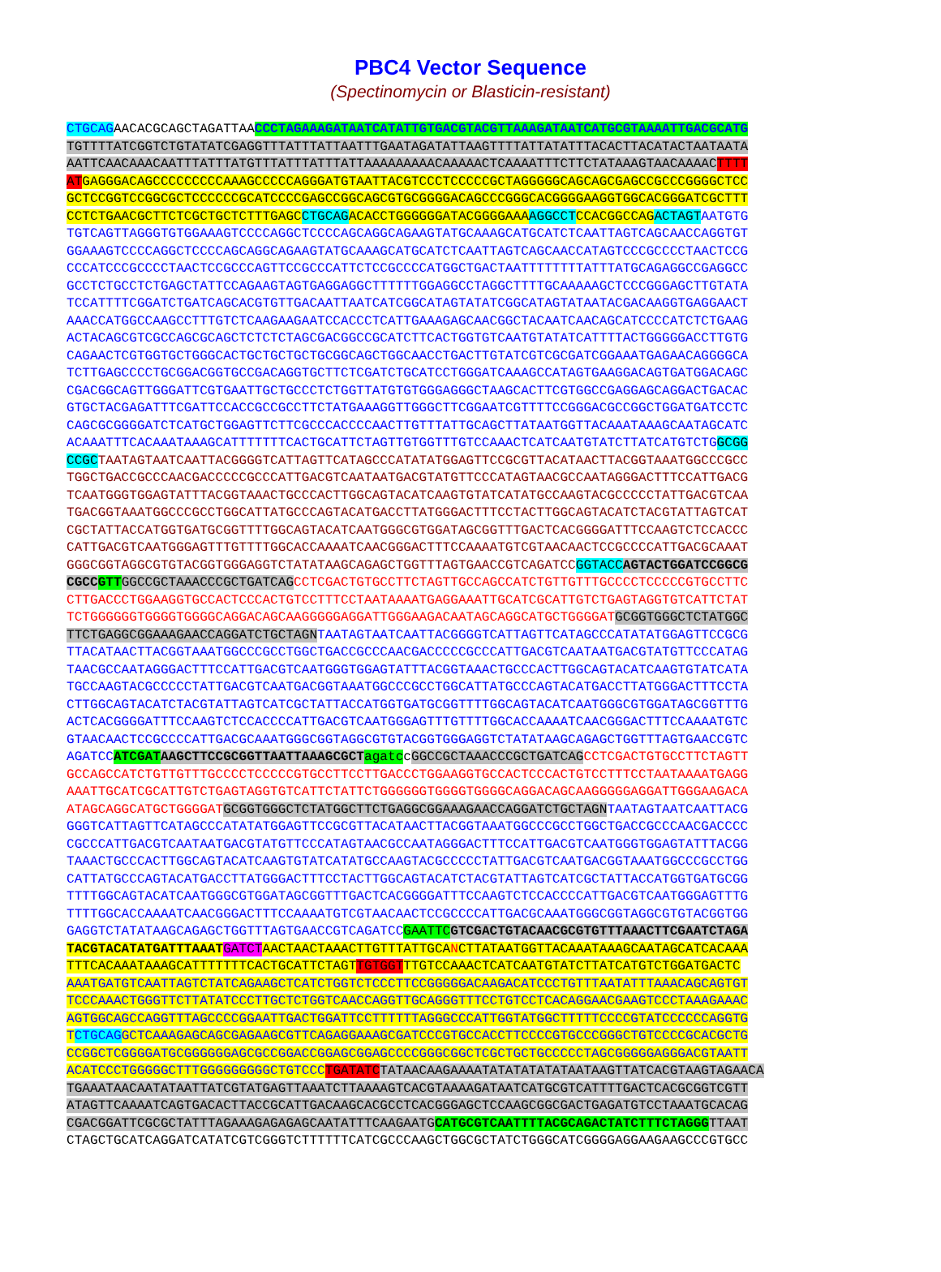PBC4 Vector Sequence
(Spectinomycin or Blasticin-resistant)
CTGCAGAACACGCAGCTAGATTAACCCTAGAAAGATAATCATATTGTGACGTACGTTAAAGATAATCATGCGTAAAATTGACGCATG TGTTTTATCGGTCTGTATATCGAGGTTTATTTATTAATTTGAATAGATATTAAGTTTTATTATATTTACACTTACATACTAATAATA AATTCAACAAACAATTTATTTATGTTTATTTATTTATTAAAAAAAAACAAAAACTCAAAATTTCTTCTATAAAGTAACAAAAC TTTT ATGAGGGACAGCCCCCCCCCAAAGCCCCCAGGGATGTAATTACGTCCCTCCCCCGCTAGGGGGCAGCAGCGAGCCGCCCGGGGCTCC GCTCCGGTCCGGCGCTCCCCCCGCATCCCCGAGCCGGCAGCGTGCGGGGACAGCCCGGGCACGGGGAAGGTGGCACGGGATCGCTTT CCTCTGAACGCTTCTCGCTGCTCTTTGAGC CTGCAG ACACCTGGGGGGATACGGGGAAA AGGCCT CCACGGCCAG ACTAGT AATGTG TGTCAGTTAGGGTGTGGAAAGTCCCCAGGCTCCCCAGCAGGCAGAAGTATGCAAAGCATGCATCTCAATTAGTCAGCAACCAGGTGT GGAAAGTCCCCAGGCTCCCCAGCAGGCAGAAGTATGCAAAGCATGCATCTCAATTAGTCAGCAACCATAGTCCCGCCCCTAACTCCG CCCATCCCGCCCCTAACTCCGCCCAGTTCCGCCCATTCTCCGCCCCATGGCTGACTAATTTTTTTTATTTATGCAGAGGCCGAGGCC GCCTCTGCCTCTGAGCTATTCCAGAAGTAGTGAGGAGGCTTTTTTGGAGGCCTAGGCTTTTGCAAAAAGCTCCCGGGAGCTTGTATA TCCATTTTCGGATCTGATCAGCACGTGTTGACAATTAATCATCGGCATAGTATATCGGCATAGTATAATACGACAAGGTGAGGAACT AAACCATGGCCAAGCCTTTGTCTCAAGAAGAATCCACCCTCATTGAAAGAGCAACGGCTACAATCAACAGCATCCCCATCTCTGAAG ACTACAGCGTCGCCAGCGCAGCTCTCTCTAGCGACGGCCGCATCTTCACTGGTGTCAATGTATATCATTTTACTGGGGGACCTTGTG CAGAACTCGTGGTGCTGGGCACTGCTGCTGCTGCGGCAGCTGGCAACCTGACTTGTATCGTCGCGATCGGAAATGAGAACAGGGGCA TCTTGAGCCCCTGCGGACGGTGCCGACAGGTGCTTCTCGATCTGCATCCTGGGATCAAAGCCATAGTGAAGGACAGTGATGGACAGC CGACGGCAGTTGGGATTCGTGAATTGCTGCCCTCTGGTTATGTGTGGGAGGGCTAAGCACTTCGTGGCCGAGGAGCAGGACTGACAC GTGCTACGAGATTTCGATTCCACCGCCGCCTTCTATGAAAGGTTGGGCTTCGGAATCGTTTTCCGGGACGCCGGCTGGATGATCCTC CAGCGCGGGGATCTCATGCTGGAGTTCTTCGCCCACCCCAACTTGTTTATTGCAGCTTATAATGGTTACAAATAAAGCAATAGCATC ACAAATTTCACAAATAAAGCATTTTTTTCACTGCATTCTAGTTGTGGTTTGTCCAAACTCATCAATGTATCTTATCATGTCTG GCGG CCGC TAATAGTAATCAATTACGGGGTCATTAGTTCATAGCCCATATATGGAGTTCCGCGTTACATAACTTACGGTAAATGGCCCGCC TGGCTGACCGCCCAACGACCCCCGCCCATTGACGTCAATAATGACGTATGTTCCCATAGTAACGCCAATAGGGACTTTCCATTGACG TCAATGGGTGGAGTATTTACGGTAAACTGCCCACTTGGCAGTACATCAAGTGTATCATATGCCAAGTACGCCCCCTATTGACGTCAA TGACGGTAAATGGCCCGCCTGGCATTATGCCCAGTACATGACCTTATGGGACTTTCCTACTTGGCAGTACATCTACGTATTAGTCAT CGCTATTACCATGGTGATGCGGTTTTGGCAGTACATCAATGGGCGTGGATAGCGGTTTGACTCACGGGGATTTCCAAGTCTCCACCC CATTGACGTCAATGGGAGTTTGTTTTGGCACCAAAATCAACGGGACTTTCCAAAATGTCGTAACAACTCCGCCCCATTGACGCAAAT GGGCGGTAGGCGTGTACGGTGGGAGGTCTATATAAGCAGAGCTGGTTTAGTGAACCGTCAGATCC GGTACC AGTACTGGATCCGGCG CGCC GTTGGCCGCTAAACCCGCTGATCAG CCTCGACTGTGCCTTCTAGTTGCCAGCCATCTGTTGTTTGCCCCTCCCCCGTGCCTTC CTTGACCCTGGAAGGTGCCACTCCCACTGTCCTTTCCTAATAAAATGAGGAAATTGCATCGCATTGTCTGAGTAGGTGTCATTCTAT TCTGGGGGGTGGGGTGGGGCAGGACAGCAAGGGGGAGGATTGGGAAGACAATAGCAGGCATGCTGGGGAT GCGGTGGGCTCTATGGC TTCTGAGGCGGAAAGAACCAGGATCTGCTAGN TAATAGTAATCAATTACGGGGTCATTAGTTCATAGCCCATATATGGAGTTCCGCG TTACATAACTTACGGTAAATGGCCCGCCTGGCTGACCGCCCAACGACCCCCGCCCATTGACGTCAATAATGACGTATGTTCCCATAG TAACGCCAATAGGGACTTTCCATTGACGTCAATGGGTGGAGTATTTACGGTAAACTGCCCACTTGGCAGTACATCAAGTGTATCATA TGCCAAGTACGCCCCCTATTGACGTCAATGACGGTAAATGGCCCGCCTGGCATTATGCCCAGTACATGACCTTATGGGACTTTCCTA CTTGGCAGTACATCTACGTATTAGTCATCGCTATTACCATGGTGATGCGGTTTTGGCAGTACATCAATGGGCGTGGATAGCGGTTTG ACTCACGGGGATTTCCAAGTCTCCACCCCATTGACGTCAATGGGAGTTTGTTTTGGCACCAAAATCAACGGGACTTTCCAAAATGTC GTAACAACTCCGCCCCATTGACGCAAATGGGCGGTAGGCGTGTACGGTGGGAGGTCTATATAAGCAGAGCTGGTTTAGTGAACCGTC AGATCC ATCGAT AAGCTTCCGCGGTTAATTAAAGCGCT agatccGGCCGCTAAACCCGCTGATCAG CCTCGACTGTGCCTTCTAGTT GCCAGCCATCTGTTGTTTGCCCCTCCCCCGTGCCTTCCTTGACCCTGGAAGGTGCCACTCCCACTGTCCTTTCCTAATAAAATGAGG AAATTGCATCGCATTGTCTGAGTAGGTGTCATTCTATTCTGGGGGGTGGGGTGGGGCAGGACAGCAAGGGGGAGGATTGGGAAGACA ATAGCAGGCATGCTGGGGAT GCGGTGGGCTCTATGGCTTCTGAGGCGGAAAGAACCAGGATCTGCTAGN TAATAGTAATCAATTACG GGGTCATTAGTTCATAGCCCATATATGGAGTTCCGCGTTACATAACTTACGGTAAATGGCCCGCCTGGCTGACCGCCCAACGACCCC CGCCCATTGACGTCAATAATGACGTATGTTCCCATAGTAACGCCAATAGGGACTTTCCATTGACGTCAATGGGTGGAGTATTTACGG TAAACTGCCCACTTGGCAGTACATCAAGTGTATCATATGCCAAGTACGCCCCCTATTGACGTCAATGACGGTAAATGGCCCGCCTGG CATTATGCCCAGTACATGACCTTATGGGACTTTCCTACTTGGCAGTACATCTACGTATTAGTCATCGCTATTACCATGGTGATGCGG TTTTGGCAGTACATCAATGGGCGTGGATAGCGGTTTGACTCACGGGGATTTCCAAGTCTCCACCCCATTGACGTCAATGGGAGTTTG TTTTGGCACCAAAATCAACGGGACTTTCCAAAATGTCGTAACAACTCCGCCCCATTGACGCAAATGGGCGGTAGGCGTGTACGGTGG GAGGTCTATATAAGCAGAGCTGGTTTAGTGAACCGTCAGATCC GAATTC GTCGACTGTACAACGCGTGTTTAAACTTCGAATCTAGA TACGTACATATGATTTAAAT GATCTAACTAACTAAACTTGTTTATTGCANCTTATAATGGTTACAAATAAAGCAATAGCATCACAAA TTTCACAAATAAAGCATTTTTTTCACTGCATTCTAGTTGTGGTTTGTCCAAACTCATCAATGTATCTTATCATGTCTGGATGACTC AAATGATGTCAATTAGTCTATCAGAAGCTCATCTGGTCTCCCTTCCGGGGGACAAGACATCCCTGTTTAATATTTAAACAGCAGTGT TCCCAAACTGGGTTCTTATATCCCTTGCTCTGGTCAACCAGGTTGCAGGGTTTCCTGTCCTCACAGGAACGAAGTCCCTAAAGAAAC AGTGGCAGCCAGGTTTAGCCCCGGAATTGACTGGATTCCTTTTTTAGGGCCCATTGGTATGGCTTTTTCCCCGTATCCCCCCAGGTG TCTGCAGGCTCAAAGAGCAGCGAGAAGCGTTCAGAGGAAAGCGATCCCGTGCCACCTTCCCCGTGCCCGGGCTGTCCCCGCACGCTG CCGGCTCGGGGATGCGGGGGGAGCGCCGGACCGGAGCGGAGCCCCGGGCGGCTCGCTGCTGCCCCCTAGCGGGGGAGGGACGTAATT ACATCCCTGGGGGCTTTGGGGGGGGGCTGTCCC TGATATC TATAACAAGAAAATATATATATATAATAAGTTATCACGTAAGTAGAACA TGAAATAACAATATAATTATCGTATGAGTTAAATCTTAAAAGTCACGTAAAAGATAATCATGCGTCATTTTGACTCACGCGGTCGTT ATAGTTCAAAATCAGTGACACTTACCGCATTGACAAGCACGCCTCACGGGAGCTCCAAGCGGCGACTGAGATGTCCTAAATGCACAG CGACGGATTCGCGCTATTTAGAAAGAGAGAGCAATATTTCAAGAATGCATGCGTCAATTTTACGCAGACTATCTTTCTAGGGTTAAT CTAGCTGCATCAGGATCATATCGTCGGGTCTTTTTTCATCGCCCAAGCTGGCGCTATCTGGGCATCGGGGAGGAAGAAGCCCGTGCC